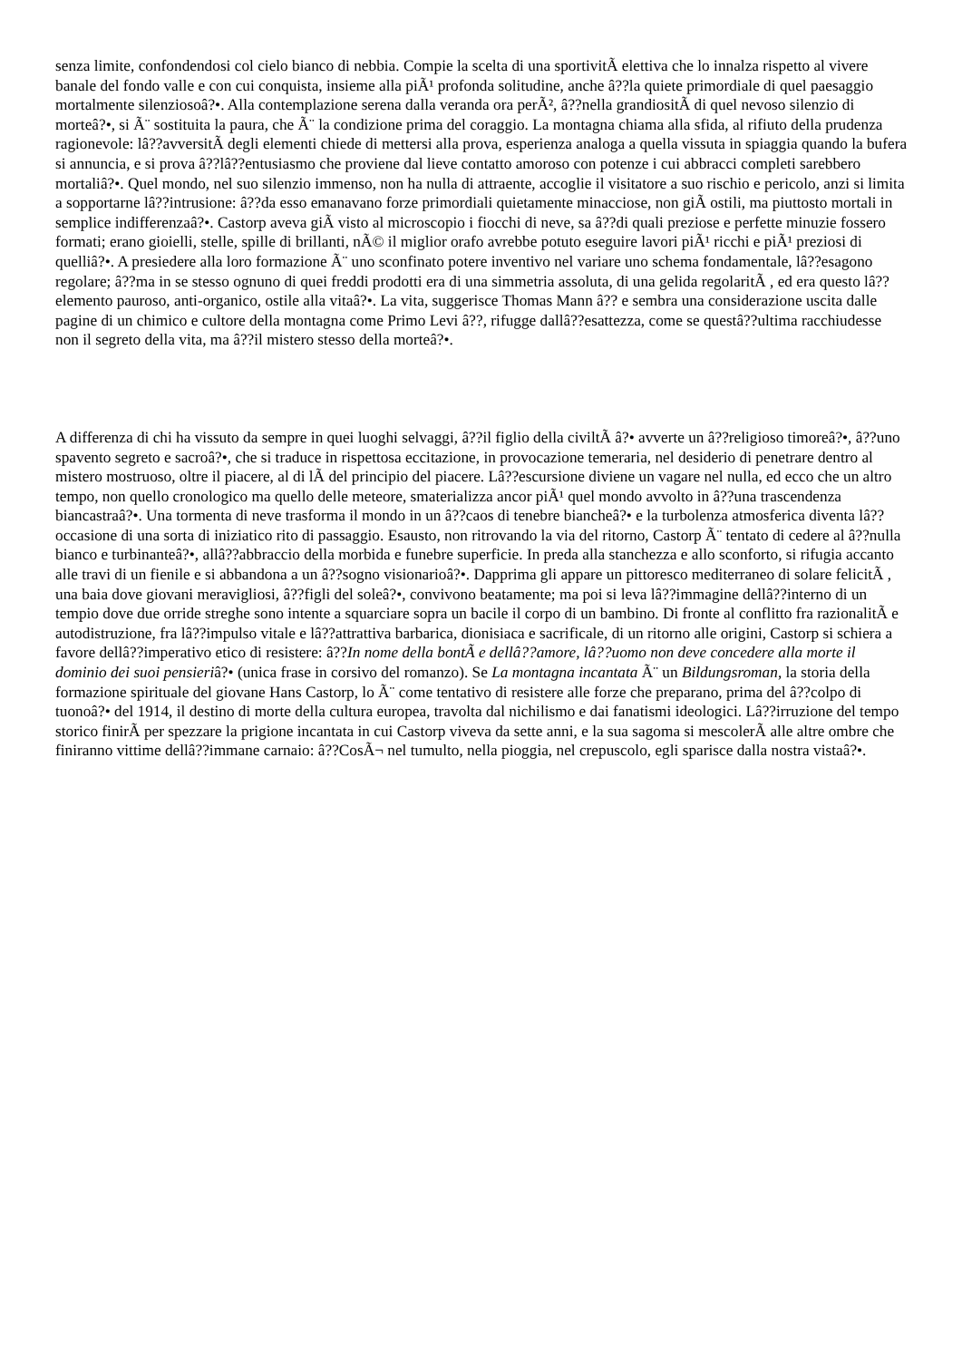senza limite, confondendosi col cielo bianco di nebbia. Compie la scelta di una sportivitÃ elettiva che lo innalza rispetto al vivere banale del fondo valle e con cui conquista, insieme alla piÃ¹ profonda solitudine, anche â??la quiete primordiale di quel paesaggio mortalmente silenziosoâ?•. Alla contemplazione serena dalla veranda ora perÃ², â??nella grandiositÃ di quel nevoso silenzio di morteâ?•, si Ã¨ sostituita la paura, che Ã¨ la condizione prima del coraggio. La montagna chiama alla sfida, al rifiuto della prudenza ragionevole: lâ??avversitÃ degli elementi chiede di mettersi alla prova, esperienza analoga a quella vissuta in spiaggia quando la bufera si annuncia, e si prova â??lâ??entusiasmo che proviene dal lieve contatto amoroso con potenze i cui abbracci completi sarebbero mortaliâ?•. Quel mondo, nel suo silenzio immenso, non ha nulla di attraente, accoglie il visitatore a suo rischio e pericolo, anzi si limita a sopportarne lâ??intrusione: â??da esso emanavano forze primordiali quietamente minacciose, non giÃ ostili, ma piuttosto mortali in semplice indifferenzaâ?•. Castorp aveva giÃ visto al microscopio i fiocchi di neve, sa â??di quali preziose e perfette minuzie fossero formati; erano gioielli, stelle, spille di brillanti, nÃ© il miglior orafo avrebbe potuto eseguire lavori piÃ¹ ricchi e piÃ¹ preziosi di quelliâ?•. A presiedere alla loro formazione Ã¨ uno sconfinato potere inventivo nel variare uno schema fondamentale, lâ??esagono regolare; â??ma in se stesso ognuno di quei freddi prodotti era di una simmetria assoluta, di una gelida regolaritÃ , ed era questo lâ??elemento pauroso, anti-organico, ostile alla vitaâ?•. La vita, suggerisce Thomas Mann â?? e sembra una considerazione uscita dalle pagine di un chimico e cultore della montagna come Primo Levi â??, rifugge dallâ??esattezza, come se questâ??ultima racchiudesse non il segreto della vita, ma â??il mistero stesso della morteâ?•.
A differenza di chi ha vissuto da sempre in quei luoghi selvaggi, â??il figlio della civiltÃ â?• avverte un â??religioso timoreâ?•, â??uno spavento segreto e sacroâ?•, che si traduce in rispettosa eccitazione, in provocazione temeraria, nel desiderio di penetrare dentro al mistero mostruoso, oltre il piacere, al di lÃ del principio del piacere. Lâ??escursione diviene un vagare nel nulla, ed ecco che un altro tempo, non quello cronologico ma quello delle meteore, smaterializza ancor piÃ¹ quel mondo avvolto in â??una trascendenza biancastraâ?•. Una tormenta di neve trasforma il mondo in un â??caos di tenebre biancheâ?• e la turbolenza atmosferica diventa lâ??occasione di una sorta di iniziatico rito di passaggio. Esausto, non ritrovando la via del ritorno, Castorp Ã¨ tentato di cedere al â??nulla bianco e turbinanteâ?•, allâ??abbraccio della morbida e funebre superficie. In preda alla stanchezza e allo sconforto, si rifugia accanto alle travi di un fienile e si abbandona a un â??sogno visionarioâ?•. Dapprima gli appare un pittoresco mediterraneo di solare felicitÃ , una baia dove giovani meravigliosi, â??figli del soleâ?•, convivono beatamente; ma poi si leva lâ??immagine dellâ??interno di un tempio dove due orride streghe sono intente a squarciare sopra un bacile il corpo di un bambino. Di fronte al conflitto fra razionalitÃ e autodistruzione, fra lâ??impulso vitale e lâ??attrattiva barbarica, dionisiaca e sacrificale, di un ritorno alle origini, Castorp si schiera a favore dellâ??imperativo etico di resistere: â??In nome della bontÃ e dellâ??amore, lâ??uomo non deve concedere alla morte il dominio dei suoi pensieriâ?• (unica frase in corsivo del romanzo). Se La montagna incantata Ã¨ un Bildungsroman, la storia della formazione spirituale del giovane Hans Castorp, lo Ã¨ come tentativo di resistere alle forze che preparano, prima del â??colpo di tuonoâ?• del 1914, il destino di morte della cultura europea, travolta dal nichilismo e dai fanatismi ideologici. Lâ??irruzione del tempo storico finirÃ per spezzare la prigione incantata in cui Castorp viveva da sette anni, e la sua sagoma si mescolerÃ alle altre ombre che finiranno vittime dellâ??immane carnaio: â??CosÃ¬ nel tumulto, nella pioggia, nel crepuscolo, egli sparisce dalla nostra vistaâ?•.